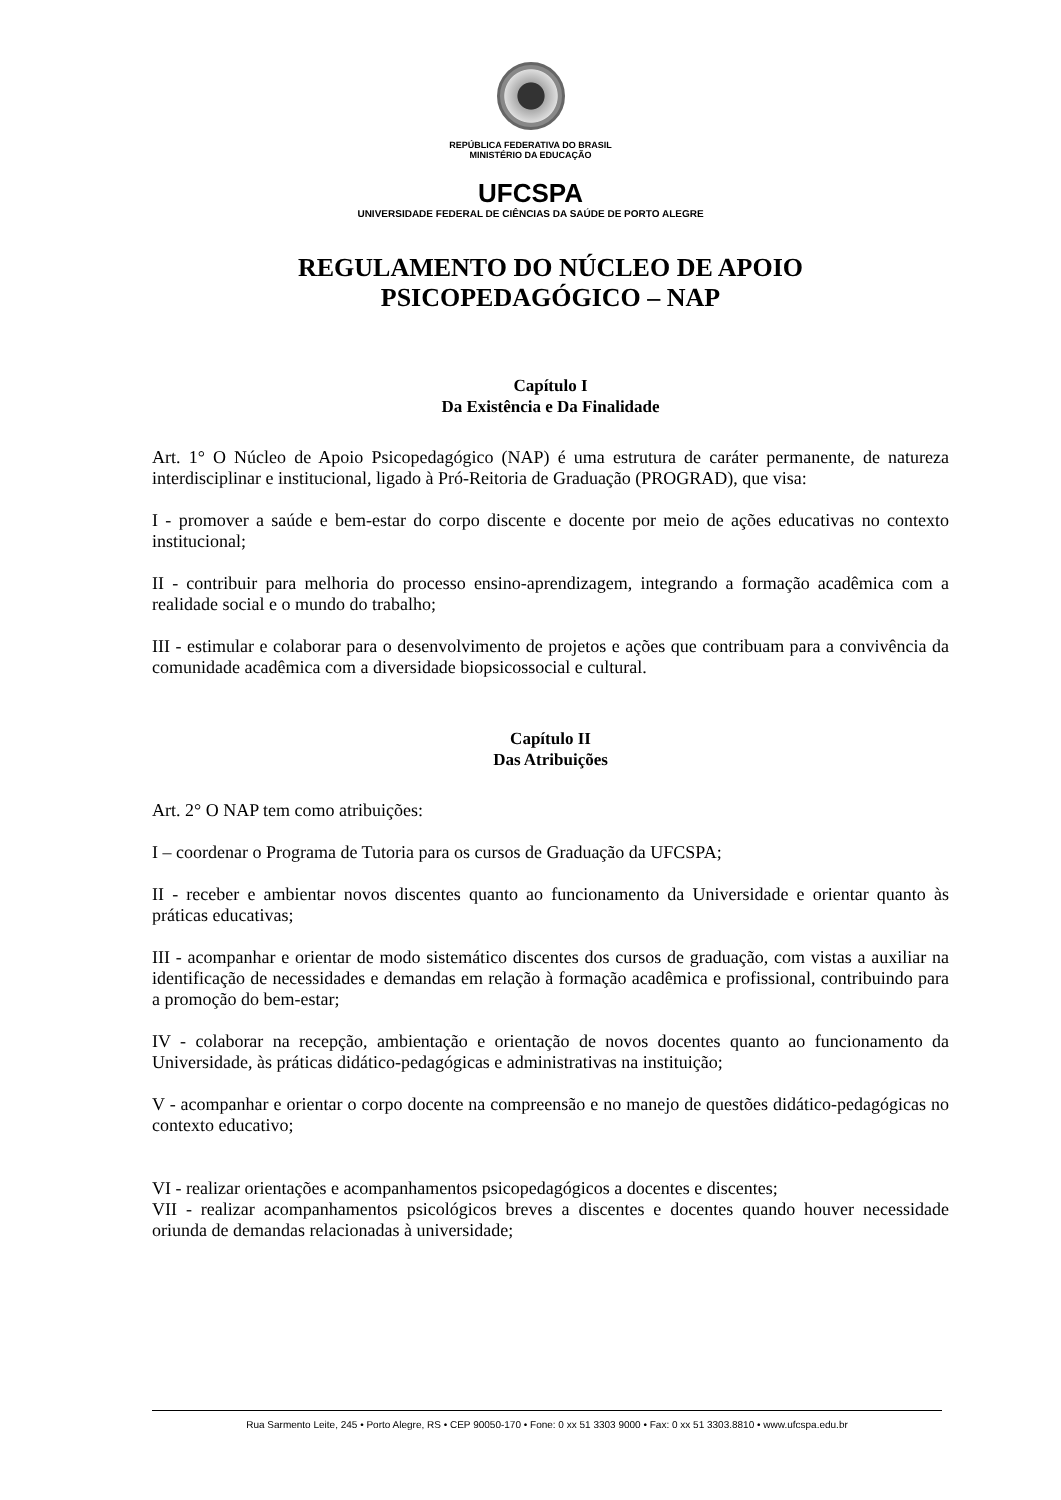REPÚBLICA FEDERATIVA DO BRASIL
MINISTÉRIO DA EDUCAÇÃO
UFCSPA
UNIVERSIDADE FEDERAL DE CIÊNCIAS DA SAÚDE DE PORTO ALEGRE
REGULAMENTO DO NÚCLEO DE APOIO
PSICOPEDAGÓGICO – NAP
Capítulo I
Da Existência e Da Finalidade
Art. 1° O Núcleo de Apoio Psicopedagógico (NAP) é uma estrutura de caráter permanente, de natureza interdisciplinar e institucional, ligado à Pró-Reitoria de Graduação (PROGRAD), que visa:
I - promover a saúde e bem-estar do corpo discente e docente por meio de ações educativas no contexto institucional;
II - contribuir para melhoria do processo ensino-aprendizagem, integrando a formação acadêmica com a realidade social e o mundo do trabalho;
III - estimular e colaborar para o desenvolvimento de projetos e ações que contribuam para a convivência da comunidade acadêmica com a diversidade biopsicossocial e cultural.
Capítulo II
Das Atribuições
Art. 2° O NAP tem como atribuições:
I – coordenar o Programa de Tutoria para os cursos de Graduação da UFCSPA;
II - receber e ambientar novos discentes quanto ao funcionamento da Universidade e orientar quanto às práticas educativas;
III - acompanhar e orientar de modo sistemático discentes dos cursos de graduação, com vistas a auxiliar na identificação de necessidades e demandas em relação à formação acadêmica e profissional, contribuindo para a promoção do bem-estar;
IV - colaborar na recepção, ambientação e orientação de novos docentes quanto ao funcionamento da Universidade, às práticas didático-pedagógicas e administrativas na instituição;
V - acompanhar e orientar o corpo docente na compreensão e no manejo de questões didático-pedagógicas no contexto educativo;
VI - realizar orientações e acompanhamentos psicopedagógicos a docentes e discentes;
VII - realizar acompanhamentos psicológicos breves a discentes e docentes quando houver necessidade oriunda de demandas relacionadas à universidade;
Rua Sarmento Leite, 245 • Porto Alegre, RS • CEP 90050-170 • Fone: 0 xx 51 3303 9000 • Fax: 0 xx 51 3303.8810 • www.ufcspa.edu.br